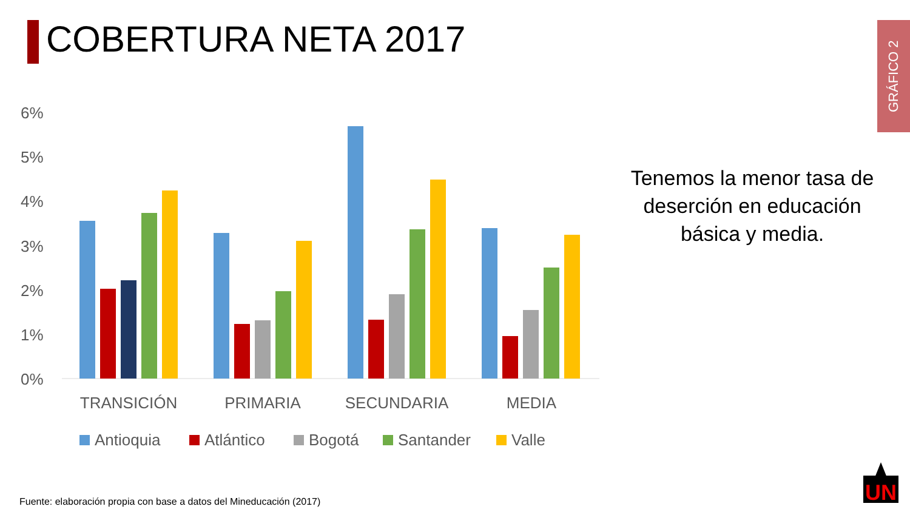COBERTURA NETA 2017
GRÁFICO 2
6%
5%
4%
3%
2%
1%
0%
TRANSICIÓN
PRIMARIA
SECUNDARIA
MEDIA
Antioquia
Atlántico
Bogotá
Santander
Valle
Tenemos la menor tasa de deserción en educación básica y media.
Fuente: elaboración propia con base a datos del Mineducación (2017)
UN